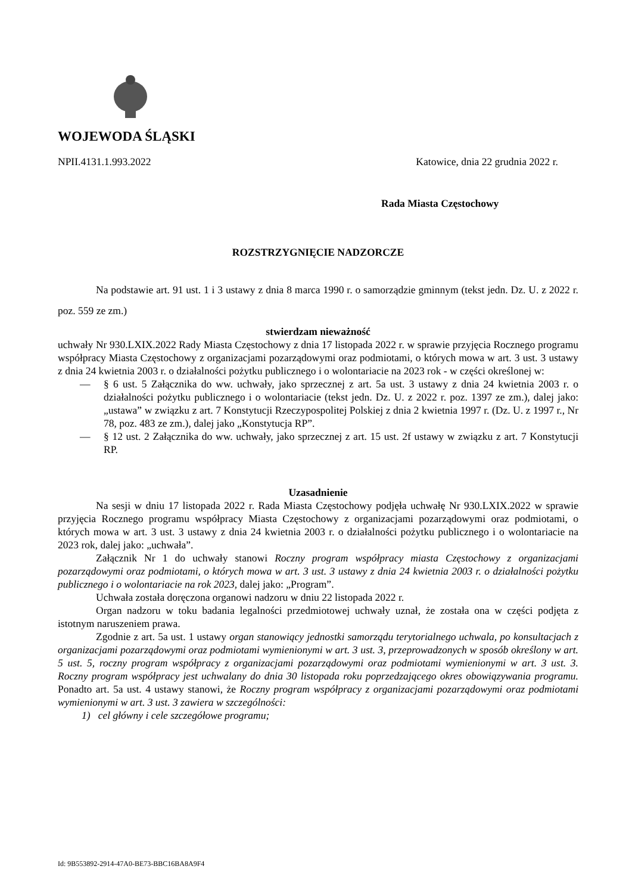WOJEWODA ŚLĄSKI
NPII.4131.1.993.2022 Katowice, dnia 22 grudnia 2022 r.
Rada Miasta Częstochowy
ROZSTRZYGNIĘCIE NADZORCZE
Na podstawie art. 91 ust. 1 i 3 ustawy z dnia 8 marca 1990 r. o samorządzie gminnym (tekst jedn. Dz. U. z 2022 r. poz. 559 ze zm.)
stwierdzam nieważność
uchwały Nr 930.LXIX.2022 Rady Miasta Częstochowy z dnia 17 listopada 2022 r. w sprawie przyjęcia Rocznego programu współpracy Miasta Częstochowy z organizacjami pozarządowymi oraz podmiotami, o których mowa w art. 3 ust. 3 ustawy z dnia 24 kwietnia 2003 r. o działalności pożytku publicznego i o wolontariacie na 2023 rok - w części określonej w:
— § 6 ust. 5 Załącznika do ww. uchwały, jako sprzecznej z art. 5a ust. 3 ustawy z dnia 24 kwietnia 2003 r. o działalności pożytku publicznego i o wolontariacie (tekst jedn. Dz. U. z 2022 r. poz. 1397 ze zm.), dalej jako: „ustawa” w związku z art. 7 Konstytucji Rzeczypospolitej Polskiej z dnia 2 kwietnia 1997 r. (Dz. U. z 1997 r., Nr 78, poz. 483 ze zm.), dalej jako „Konstytucja RP”.
— § 12 ust. 2 Załącznika do ww. uchwały, jako sprzecznej z art. 15 ust. 2f ustawy w związku z art. 7 Konstytucji RP.
Uzasadnienie
Na sesji w dniu 17 listopada 2022 r. Rada Miasta Częstochowy podjęła uchwałę Nr 930.LXIX.2022 w sprawie przyjęcia Rocznego programu współpracy Miasta Częstochowy z organizacjami pozarządowymi oraz podmiotami, o których mowa w art. 3 ust. 3 ustawy z dnia 24 kwietnia 2003 r. o działalności pożytku publicznego i o wolontariacie na 2023 rok, dalej jako: „uchwała”.
Załącznik Nr 1 do uchwały stanowi Roczny program współpracy miasta Częstochowy z organizacjami pozarządowymi oraz podmiotami, o których mowa w art. 3 ust. 3 ustawy z dnia 24 kwietnia 2003 r. o działalności pożytku publicznego i o wolontariacie na rok 2023, dalej jako: „Program”.
Uchwała została doręczona organowi nadzoru w dniu 22 listopada 2022 r.
Organ nadzoru w toku badania legalności przedmiotowej uchwały uznał, że została ona w części podjęta z istotnym naruszeniem prawa.
Zgodnie z art. 5a ust. 1 ustawy organ stanowiący jednostki samorządu terytorialnego uchwala, po konsultacjach z organizacjami pozarządowymi oraz podmiotami wymienionymi w art. 3 ust. 3, przeprowadzonych w sposób określony w art. 5 ust. 5, roczny program współpracy z organizacjami pozarządowymi oraz podmiotami wymienionymi w art. 3 ust. 3. Roczny program współpracy jest uchwalany do dnia 30 listopada roku poprzedzającego okres obowiązywania programu. Ponadto art. 5a ust. 4 ustawy stanowi, że Roczny program współpracy z organizacjami pozarządowymi oraz podmiotami wymienionymi w art. 3 ust. 3 zawiera w szczególności:
1) cel główny i cele szczegółowe programu;
Id: 9B553892-2914-47A0-BE73-BBC16BA8A9F4